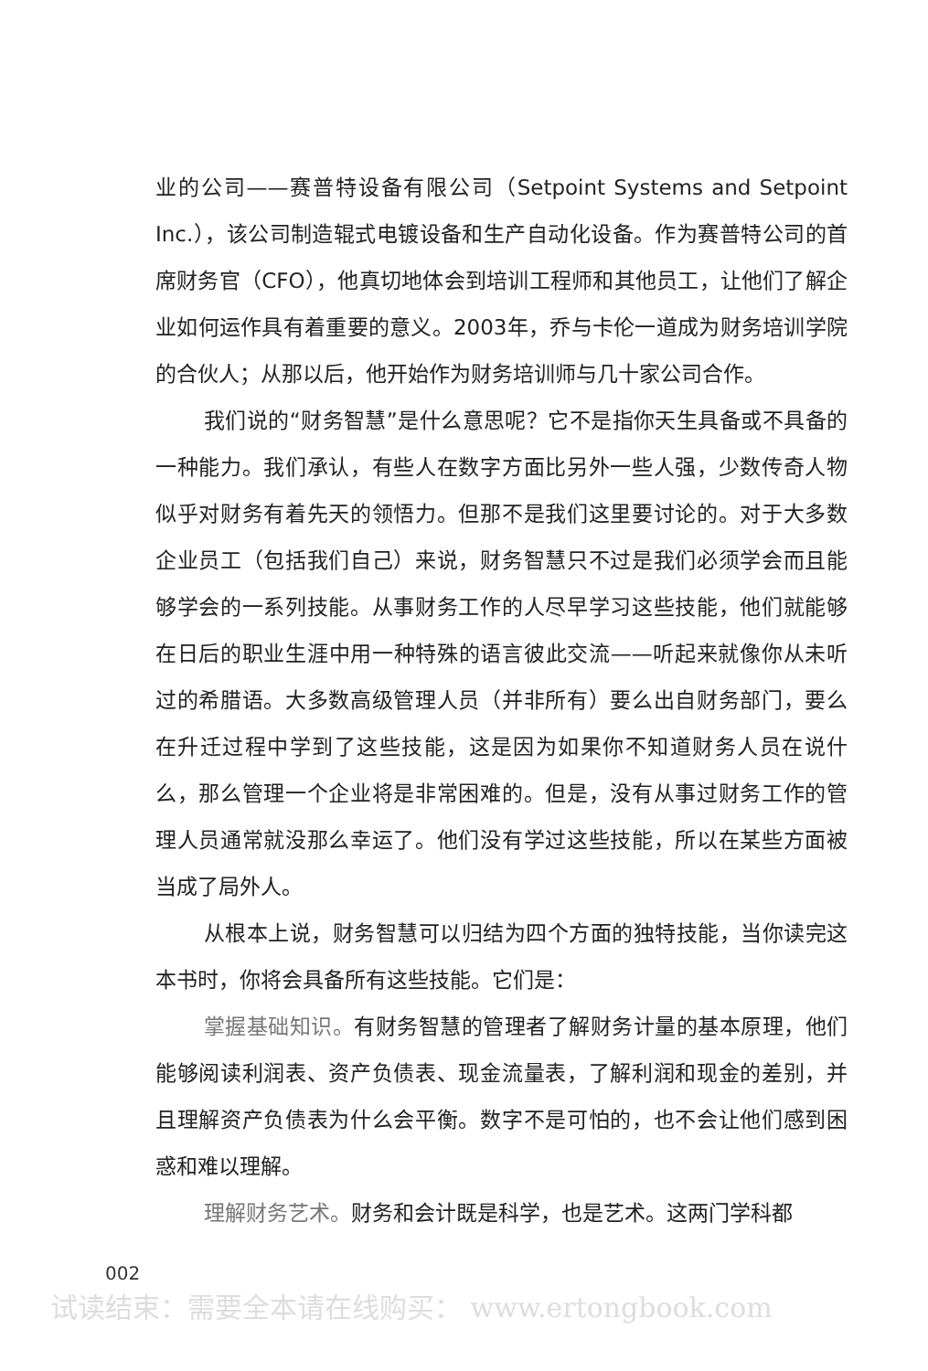业的公司——赛普特设备有限公司（Setpoint Systems and Setpoint Inc.），该公司制造辊式电镀设备和生产自动化设备。作为赛普特公司的首席财务官（CFO），他真切地体会到培训工程师和其他员工，让他们了解企业如何运作具有着重要的意义。2003年，乔与卡伦一道成为财务培训学院的合伙人；从那以后，他开始作为财务培训师与几十家公司合作。
我们说的“财务智慧”是什么意思呢？它不是指你天生具备或不具备的一种能力。我们承认，有些人在数字方面比另外一些人强，少数传奇人物似乎对财务有着先天的领悟力。但那不是我们这里要讨论的。对于大多数企业员工（包括我们自己）来说，财务智慧只不过是我们必须学会而且能够学会的一系列技能。从事财务工作的人尽早学习这些技能，他们就能够在日后的职业生涯中用一种特殊的语言彼此交流——听起来就像你从未听过的希腊语。大多数高级管理人员（并非所有）要么出自财务部门，要么在升迁过程中学到了这些技能，这是因为如果你不知道财务人员在说什么，那么管理一个企业将是非常困难的。但是，没有从事过财务工作的管理人员通常就没那么幸运了。他们没有学过这些技能，所以在某些方面被当成了局外人。
从根本上说，财务智慧可以归结为四个方面的独特技能，当你读完这本书时，你将会具备所有这些技能。它们是：
掌握基础知识。有财务智慧的管理者了解财务计量的基本原理，他们能够阅读利润表、资产负债表、现金流量表，了解利润和现金的差别，并且理解资产负债表为什么会平衡。数字不是可怕的，也不会让他们感到困惑和难以理解。
理解财务艺术。财务和会计既是科学，也是艺术。这两门学科都
002
试读结束：需要全本请在线购买： www.ertongbook.com